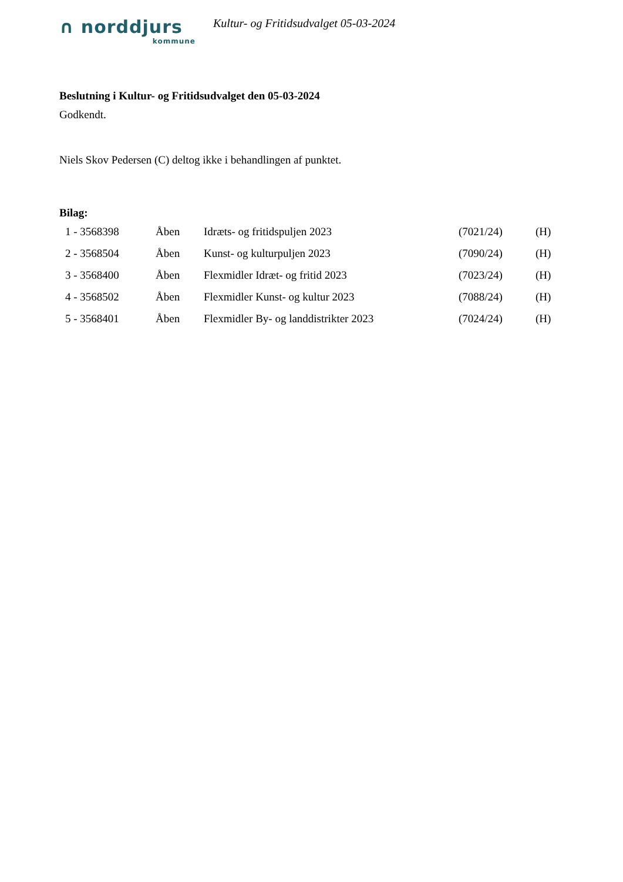∩ norddjurs
kommune
Kultur- og Fritidsudvalget 05-03-2024
Beslutning i Kultur- og Fritidsudvalget den 05-03-2024
Godkendt.
Niels Skov Pedersen (C) deltog ikke i behandlingen af punktet.
Bilag:
| 1 - 3568398 | Åben | Idræts- og fritidspuljen 2023 | (7021/24) | (H) |
| 2 - 3568504 | Åben | Kunst- og kulturpuljen 2023 | (7090/24) | (H) |
| 3 - 3568400 | Åben | Flexmidler Idræt- og fritid 2023 | (7023/24) | (H) |
| 4 - 3568502 | Åben | Flexmidler Kunst- og kultur 2023 | (7088/24) | (H) |
| 5 - 3568401 | Åben | Flexmidler By- og landdistrikter 2023 | (7024/24) | (H) |